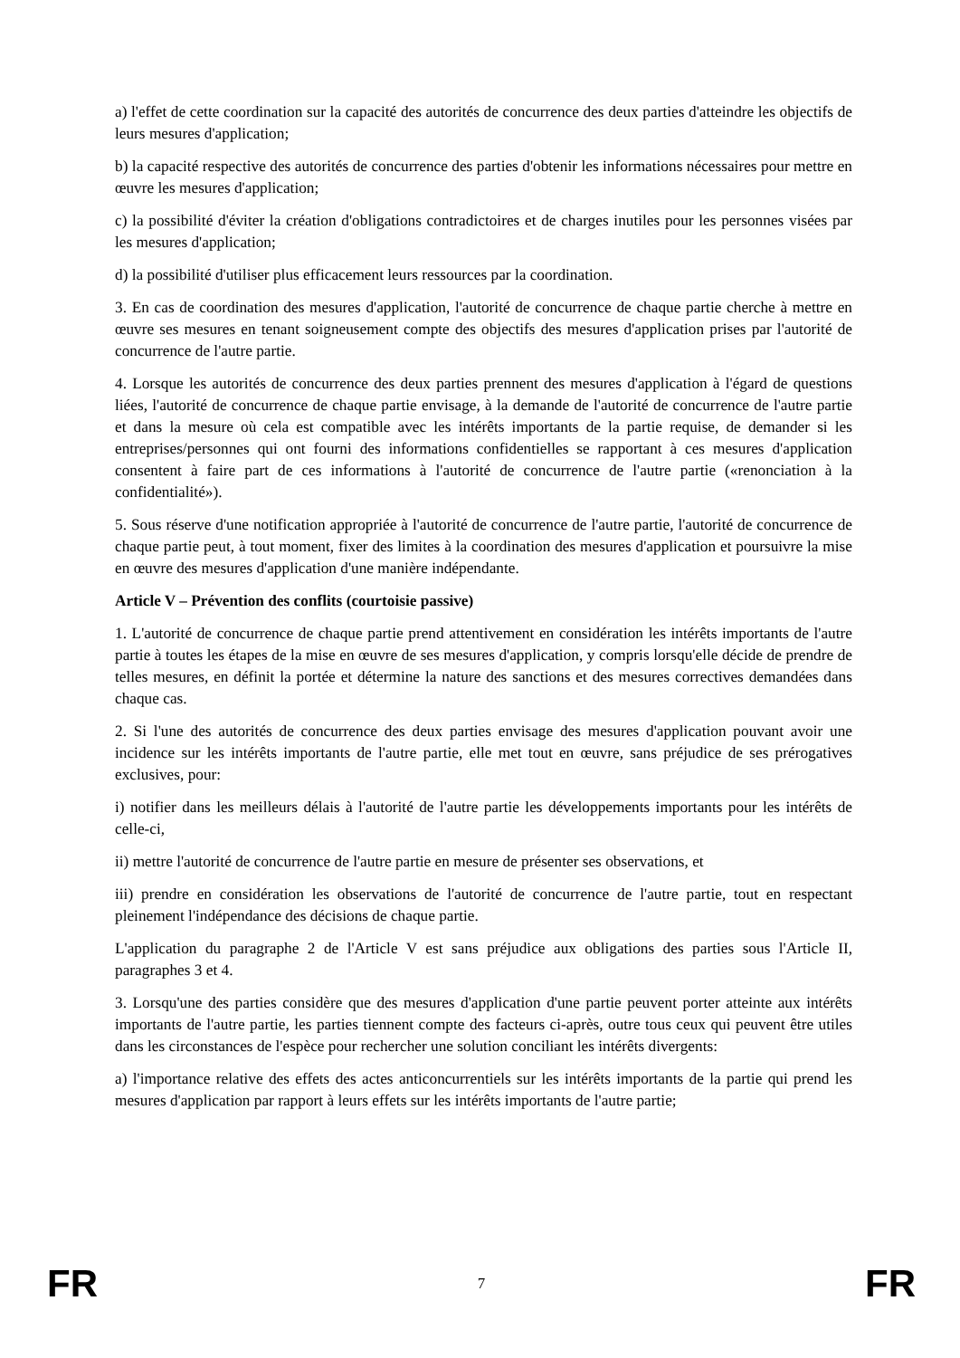a) l'effet de cette coordination sur la capacité des autorités de concurrence des deux parties d'atteindre les objectifs de leurs mesures d'application;
b) la capacité respective des autorités de concurrence des parties d'obtenir les informations nécessaires pour mettre en œuvre les mesures d'application;
c) la possibilité d'éviter la création d'obligations contradictoires et de charges inutiles pour les personnes visées par les mesures d'application;
d) la possibilité d'utiliser plus efficacement leurs ressources par la coordination.
3. En cas de coordination des mesures d'application, l'autorité de concurrence de chaque partie cherche à mettre en œuvre ses mesures en tenant soigneusement compte des objectifs des mesures d'application prises par l'autorité de concurrence de l'autre partie.
4. Lorsque les autorités de concurrence des deux parties prennent des mesures d'application à l'égard de questions liées, l'autorité de concurrence de chaque partie envisage, à la demande de l'autorité de concurrence de l'autre partie et dans la mesure où cela est compatible avec les intérêts importants de la partie requise, de demander si les entreprises/personnes qui ont fourni des informations confidentielles se rapportant à ces mesures d'application consentent à faire part de ces informations à l'autorité de concurrence de l'autre partie («renonciation à la confidentialité»).
5. Sous réserve d'une notification appropriée à l'autorité de concurrence de l'autre partie, l'autorité de concurrence de chaque partie peut, à tout moment, fixer des limites à la coordination des mesures d'application et poursuivre la mise en œuvre des mesures d'application d'une manière indépendante.
Article V – Prévention des conflits (courtoisie passive)
1. L'autorité de concurrence de chaque partie prend attentivement en considération les intérêts importants de l'autre partie à toutes les étapes de la mise en œuvre de ses mesures d'application, y compris lorsqu'elle décide de prendre de telles mesures, en définit la portée et détermine la nature des sanctions et des mesures correctives demandées dans chaque cas.
2. Si l'une des autorités de concurrence des deux parties envisage des mesures d'application pouvant avoir une incidence sur les intérêts importants de l'autre partie, elle met tout en œuvre, sans préjudice de ses prérogatives exclusives, pour:
i) notifier dans les meilleurs délais à l'autorité de l'autre partie les développements importants pour les intérêts de celle-ci,
ii) mettre l'autorité de concurrence de l'autre partie en mesure de présenter ses observations, et
iii) prendre en considération les observations de l'autorité de concurrence de l'autre partie, tout en respectant pleinement l'indépendance des décisions de chaque partie.
L'application du paragraphe 2 de l'Article V est sans préjudice aux obligations des parties sous l'Article II, paragraphes 3 et 4.
3. Lorsqu'une des parties considère que des mesures d'application d'une partie peuvent porter atteinte aux intérêts importants de l'autre partie, les parties tiennent compte des facteurs ci-après, outre tous ceux qui peuvent être utiles dans les circonstances de l'espèce pour rechercher une solution conciliant les intérêts divergents:
a) l'importance relative des effets des actes anticoncurrentiels sur les intérêts importants de la partie qui prend les mesures d'application par rapport à leurs effets sur les intérêts importants de l'autre partie;
FR 7 FR